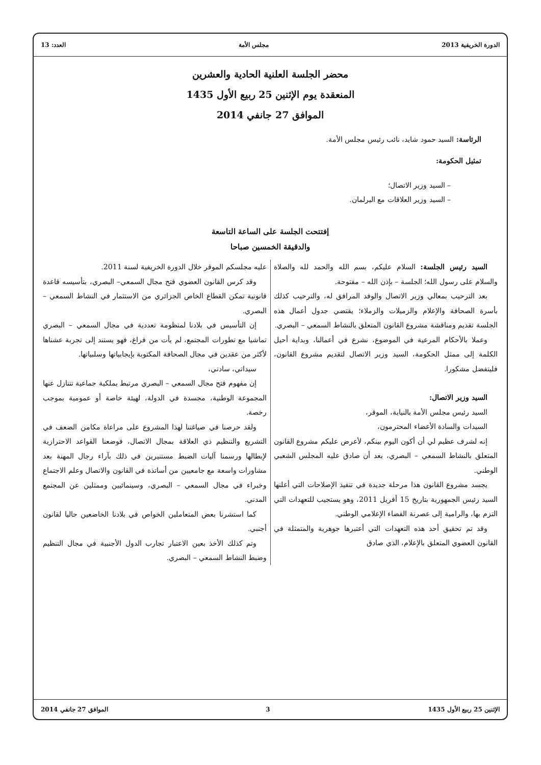الدورة الخريفية 2013 مجلس الأمة العدد: 13
محضر الجلسة العلنية الحادية والعشرين
المنعقدة يوم الإثنين 25 ربيع الأول 1435
الموافق 27 جانفي 2014
الرئاسة: السيد حمود شايد، نائب رئيس مجلس الأمة.
تمثيل الحكومة:
– السيد وزير الاتصال؛
– السيد وزير العلاقات مع البرلمان.
إفتتحت الجلسة على الساعة التاسعة
والدقيقة الخمسين صباحا
السيد رئيس الجلسة: السلام عليكم، بسم الله والحمد لله والصلاة والسلام على رسول الله؛ الجلسة – بإذن الله – مفتوحة.
بعد الترحيب بمعالي وزير الاتصال والوفد المرافق له، والترحيب كذلك بأسرة الصحافة والإعلام والزميلات والزملاء؛ يقتضي جدول أعمال هذه الجلسة تقديم ومناقشة مشروع القانون المتعلق بالنشاط السمعي – البصري.
وعملا بالأحكام المرعية في الموضوع، نشرع في أعمالنا، وبداية أحيل الكلمة إلى ممثل الحكومة، السيد وزير الاتصال لتقديم مشروع القانون، فليتفضل مشكورا.
السيد وزير الاتصال:
السيد رئيس مجلس الأمة بالنيابة، الموقر،
السيدات والسادة الأعضاء المحترمون،
إنه لشرف عظيم لي أن أكون اليوم بينكم، لأعرض عليكم مشروع القانون المتعلق بالنشاط السمعي – البصري، بعد أن صادق عليه المجلس الشعبي الوطني.
يجسد مشروع القانون هذا مرحلة جديدة في تنفيذ الإصلاحات التي أعلنها السيد رئيس الجمهورية بتاريخ 15 أفريل 2011، وهو يستجيب للتعهدات التي التزم بها، والرامية إلى عصرنة الفضاء الإعلامي الوطني.
وقد تم تحقيق أحد هذه التعهدات التي أعتبرها جوهرية والمتمثلة في القانون العضوي المتعلق بالإعلام، الذي صادق
عليه مجلسكم الموقر خلال الدورة الخريفية لسنة 2011.
وقد كرس القانون العضوي فتح مجال السمعي– البصري، بتأسيسه قاعدة قانونية تمكن القطاع الخاص الجزائري من الاستثمار في النشاط السمعي – البصري.
إن التأسيس في بلادنا لمنظومة تعددية في مجال السمعي – البصري تماشيا مع تطورات المجتمع، لم يأت من فراغ، فهو يستند إلى تجربة عشناها لأكثر من عقدين في مجال الصحافة المكتوبة بإيجابياتها وسلبياتها.
سيداتي، سادتي،
إن مفهوم فتح مجال السمعي – البصري مرتبط بملكية جماعية تتنازل عنها المجموعة الوطنية، مجسدة في الدولة، لهيئة خاصة أو عمومية بموجب رخصة.
ولقد حرصنا في صياغتنا لهذا المشروع على مراعاة مكامن الضعف في التشريع والتنظيم ذي العلاقة بمجال الاتصال، فوضعنا القواعد الاحترازية لإبطالها ورسمنا آليات الضبط مستنيرين في ذلك بآراء رجال المهنة بعد مشاورات واسعة مع جامعيين من أساتذة في القانون والاتصال وعلم الاجتماع وخبراء في مجال السمعي – البصري، وسينمائيين وممثلين عن المجتمع المدني.
كما استشرنا بعض المتعاملين الخواص في بلادنا الخاضعين حاليا لقانون أجنبي.
وتم كذلك الأخذ بعين الاعتبار تجارب الدول الأجنبية في مجال التنظيم وضبط النشاط السمعي – البصري.
الإثنين 25 ربيع الأول 1435 3 الموافق 27 جانفي 2014